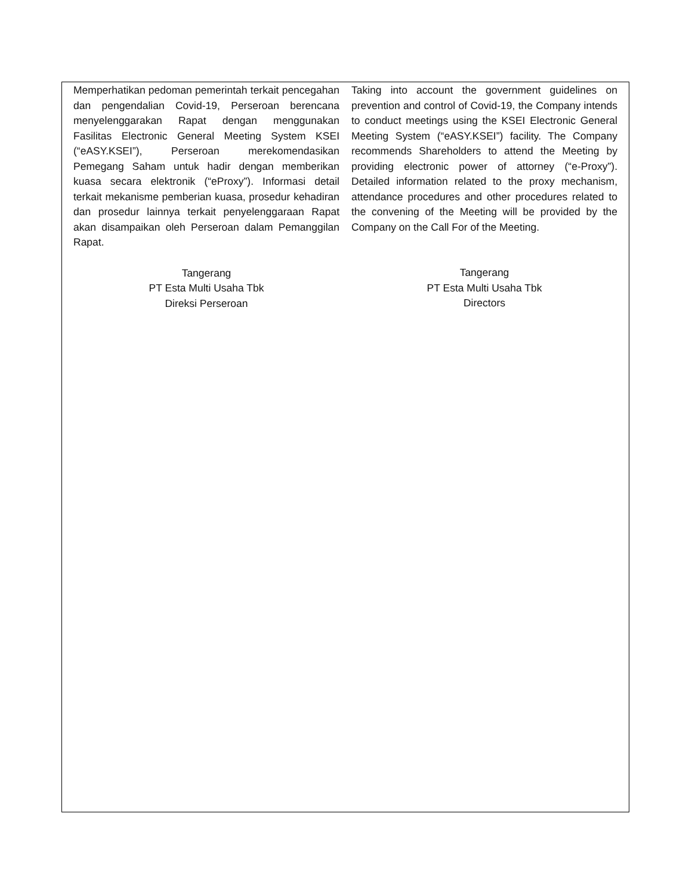Memperhatikan pedoman pemerintah terkait pencegahan dan pengendalian Covid-19, Perseroan berencana menyelenggarakan Rapat dengan menggunakan Fasilitas Electronic General Meeting System KSEI (“eASY.KSEI”), Perseroan merekomendasikan Pemegang Saham untuk hadir dengan memberikan kuasa secara elektronik (“eProxy”). Informasi detail terkait mekanisme pemberian kuasa, prosedur kehadiran dan prosedur lainnya terkait penyelenggaraan Rapat akan disampaikan oleh Perseroan dalam Pemanggilan Rapat.
Tangerang
PT Esta Multi Usaha Tbk
Direksi Perseroan
Taking into account the government guidelines on prevention and control of Covid-19, the Company intends to conduct meetings using the KSEI Electronic General Meeting System (“eASY.KSEI”) facility. The Company recommends Shareholders to attend the Meeting by providing electronic power of attorney (“e-Proxy”). Detailed information related to the proxy mechanism, attendance procedures and other procedures related to the convening of the Meeting will be provided by the Company on the Call For of the Meeting.
Tangerang
PT Esta Multi Usaha Tbk
Directors